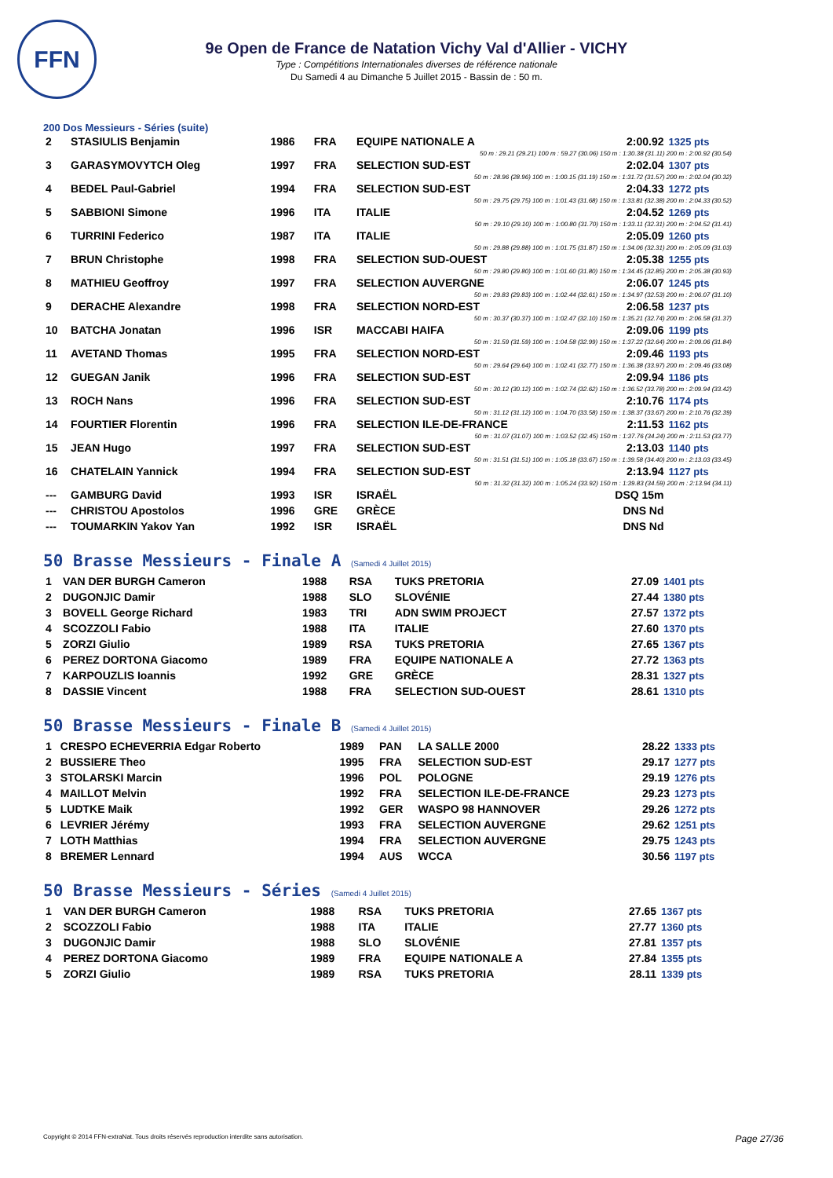FFN
9e Open de France de Natation Vichy Val d'Allier - VICHY
Type : Compétitions Internationales diverses de référence nationale
Du Samedi 4 au Dimanche 5 Juillet 2015 - Bassin de : 50 m.
200 Dos Messieurs - Séries (suite)
| 2 | STASIULIS Benjamin | 1986 | FRA | EQUIPE NATIONALE A | 2:00.92 | 1325 pts |
| 50 m : 29.21 (29.21) 100 m : 59.27 (30.06) 150 m : 1:30.38 (31.11) 200 m : 2:00.92 (30.54) | | | | | | |
| 3 | GARASYMOVYTCH Oleg | 1997 | FRA | SELECTION SUD-EST | 2:02.04 | 1307 pts |
| 50 m : 28.96 (28.96) 100 m : 1:00.15 (31.19) 150 m : 1:31.72 (31.57) 200 m : 2:02.04 (30.32) | | | | | | |
| 4 | BEDEL Paul-Gabriel | 1994 | FRA | SELECTION SUD-EST | 2:04.33 | 1272 pts |
| 50 m : 29.75 (29.75) 100 m : 1:01.43 (31.68) 150 m : 1:33.81 (32.38) 200 m : 2:04.33 (30.52) | | | | | | |
| 5 | SABBIONI Simone | 1996 | ITA | ITALIE | 2:04.52 | 1269 pts |
| 50 m : 29.10 (29.10) 100 m : 1:00.80 (31.70) 150 m : 1:33.11 (32.31) 200 m : 2:04.52 (31.41) | | | | | | |
| 6 | TURRINI Federico | 1987 | ITA | ITALIE | 2:05.09 | 1260 pts |
| 50 m : 29.88 (29.88) 100 m : 1:01.75 (31.87) 150 m : 1:34.06 (32.31) 200 m : 2:05.09 (31.03) | | | | | | |
| 7 | BRUN Christophe | 1998 | FRA | SELECTION SUD-OUEST | 2:05.38 | 1255 pts |
| 50 m : 29.80 (29.80) 100 m : 1:01.60 (31.80) 150 m : 1:34.45 (32.85) 200 m : 2:05.38 (30.93) | | | | | | |
| 8 | MATHIEU Geoffroy | 1997 | FRA | SELECTION AUVERGNE | 2:06.07 | 1245 pts |
| 50 m : 29.83 (29.83) 100 m : 1:02.44 (32.61) 150 m : 1:34.97 (32.53) 200 m : 2:06.07 (31.10) | | | | | | |
| 9 | DERACHE Alexandre | 1998 | FRA | SELECTION NORD-EST | 2:06.58 | 1237 pts |
| 50 m : 30.37 (30.37) 100 m : 1:02.47 (32.10) 150 m : 1:35.21 (32.74) 200 m : 2:06.58 (31.37) | | | | | | |
| 10 | BATCHA Jonatan | 1996 | ISR | MACCABI HAIFA | 2:09.06 | 1199 pts |
| 50 m : 31.59 (31.59) 100 m : 1:04.58 (32.99) 150 m : 1:37.22 (32.64) 200 m : 2:09.06 (31.84) | | | | | | |
| 11 | AVETAND Thomas | 1995 | FRA | SELECTION NORD-EST | 2:09.46 | 1193 pts |
| 50 m : 29.64 (29.64) 100 m : 1:02.41 (32.77) 150 m : 1:36.38 (33.97) 200 m : 2:09.46 (33.08) | | | | | | |
| 12 | GUEGAN Janik | 1996 | FRA | SELECTION SUD-EST | 2:09.94 | 1186 pts |
| 50 m : 30.12 (30.12) 100 m : 1:02.74 (32.62) 150 m : 1:36.52 (33.78) 200 m : 2:09.94 (33.42) | | | | | | |
| 13 | ROCH Nans | 1996 | FRA | SELECTION SUD-EST | 2:10.76 | 1174 pts |
| 50 m : 31.12 (31.12) 100 m : 1:04.70 (33.58) 150 m : 1:38.37 (33.67) 200 m : 2:10.76 (32.39) | | | | | | |
| 14 | FOURTIER Florentin | 1996 | FRA | SELECTION ILE-DE-FRANCE | 2:11.53 | 1162 pts |
| 50 m : 31.07 (31.07) 100 m : 1:03.52 (32.45) 150 m : 1:37.76 (34.24) 200 m : 2:11.53 (33.77) | | | | | | |
| 15 | JEAN Hugo | 1997 | FRA | SELECTION SUD-EST | 2:13.03 | 1140 pts |
| 50 m : 31.51 (31.51) 100 m : 1:05.18 (33.67) 150 m : 1:39.58 (34.40) 200 m : 2:13.03 (33.45) | | | | | | |
| 16 | CHATELAIN Yannick | 1994 | FRA | SELECTION SUD-EST | 2:13.94 | 1127 pts |
| 50 m : 31.32 (31.32) 100 m : 1:05.24 (33.92) 150 m : 1:39.83 (34.59) 200 m : 2:13.94 (34.11) | | | | | | |
| --- | GAMBURG David | 1993 | ISR | ISRAËL | DSQ 15m | |
| --- | CHRISTOU Apostolos | 1996 | GRE | GRÈCE | DNS Nd | |
| --- | TOUMARKIN Yakov Yan | 1992 | ISR | ISRAËL | DNS Nd | |
50 Brasse Messieurs - Finale A (Samedi 4 Juillet 2015)
| 1 | VAN DER BURGH Cameron | 1988 | RSA | TUKS PRETORIA | 27.09 | 1401 pts |
| 2 | DUGONJIC Damir | 1988 | SLO | SLOVÉNIE | 27.44 | 1380 pts |
| 3 | BOVELL George Richard | 1983 | TRI | ADN SWIM PROJECT | 27.57 | 1372 pts |
| 4 | SCOZZOLI Fabio | 1988 | ITA | ITALIE | 27.60 | 1370 pts |
| 5 | ZORZI Giulio | 1989 | RSA | TUKS PRETORIA | 27.65 | 1367 pts |
| 6 | PEREZ DORTONA Giacomo | 1989 | FRA | EQUIPE NATIONALE A | 27.72 | 1363 pts |
| 7 | KARPOUZLIS Ioannis | 1992 | GRE | GRÈCE | 28.31 | 1327 pts |
| 8 | DASSIE Vincent | 1988 | FRA | SELECTION SUD-OUEST | 28.61 | 1310 pts |
50 Brasse Messieurs - Finale B (Samedi 4 Juillet 2015)
| 1 | CRESPO ECHEVERRIA Edgar Roberto | 1989 | PAN | LA SALLE 2000 | 28.22 | 1333 pts |
| 2 | BUSSIERE Theo | 1995 | FRA | SELECTION SUD-EST | 29.17 | 1277 pts |
| 3 | STOLARSKI Marcin | 1996 | POL | POLOGNE | 29.19 | 1276 pts |
| 4 | MAILLOT Melvin | 1992 | FRA | SELECTION ILE-DE-FRANCE | 29.23 | 1273 pts |
| 5 | LUDTKE Maik | 1992 | GER | WASPO 98 HANNOVER | 29.26 | 1272 pts |
| 6 | LEVRIER Jérémy | 1993 | FRA | SELECTION AUVERGNE | 29.62 | 1251 pts |
| 7 | LOTH Matthias | 1994 | FRA | SELECTION AUVERGNE | 29.75 | 1243 pts |
| 8 | BREMER Lennard | 1994 | AUS | WCCA | 30.56 | 1197 pts |
50 Brasse Messieurs - Séries (Samedi 4 Juillet 2015)
| 1 | VAN DER BURGH Cameron | 1988 | RSA | TUKS PRETORIA | 27.65 | 1367 pts |
| 2 | SCOZZOLI Fabio | 1988 | ITA | ITALIE | 27.77 | 1360 pts |
| 3 | DUGONJIC Damir | 1988 | SLO | SLOVÉNIE | 27.81 | 1357 pts |
| 4 | PEREZ DORTONA Giacomo | 1989 | FRA | EQUIPE NATIONALE A | 27.84 | 1355 pts |
| 5 | ZORZI Giulio | 1989 | RSA | TUKS PRETORIA | 28.11 | 1339 pts |
Copyright © 2014 FFN-extraNat. Tous droits réservés reproduction interdite sans autorisation. Page 27/36